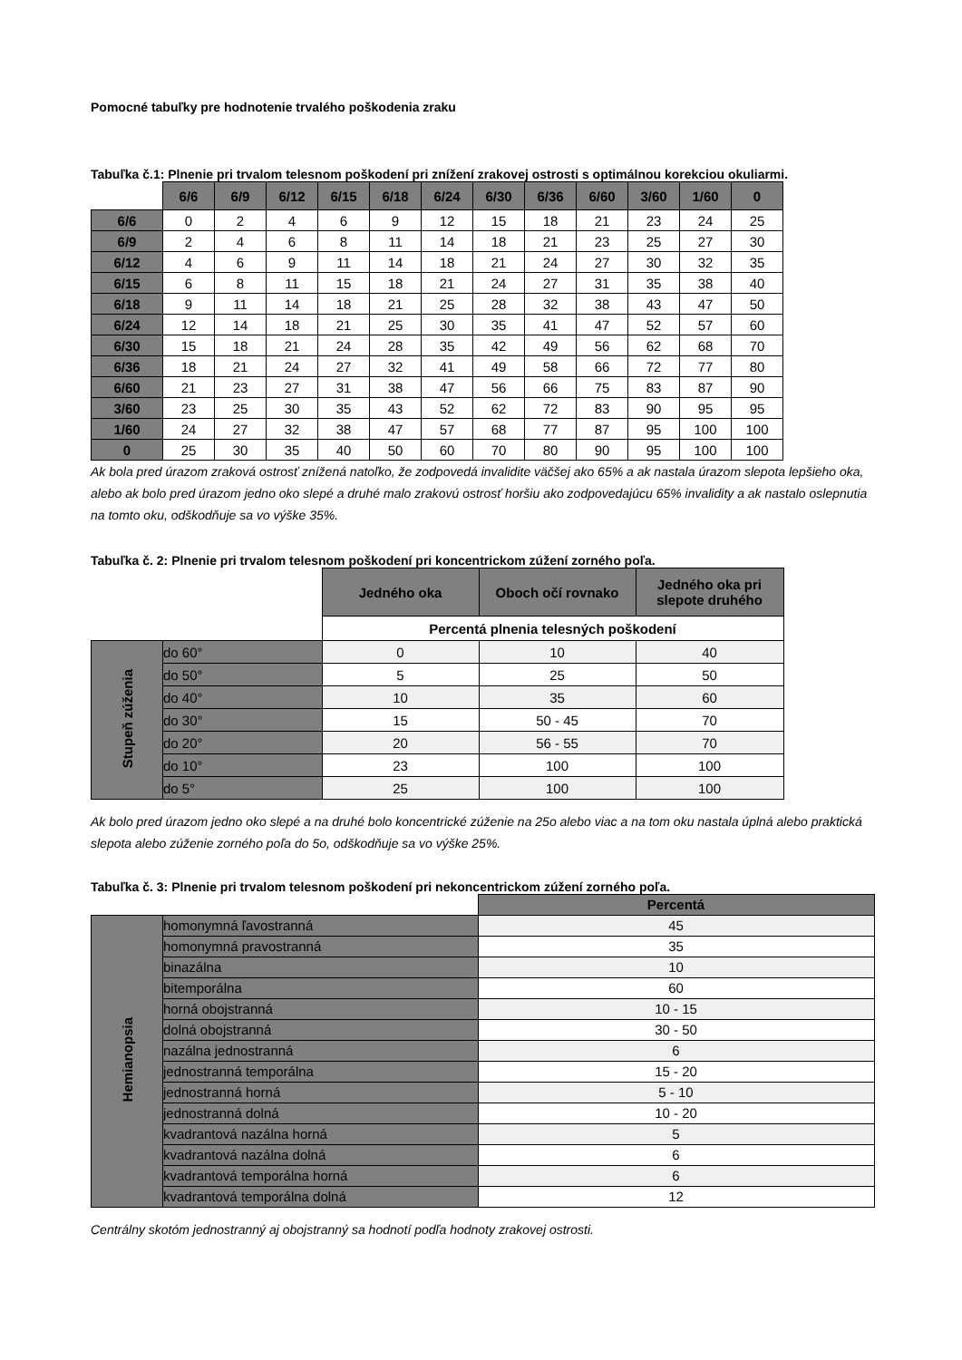Pomocné tabuľky pre hodnotenie trvalého poškodenia zraku
Tabuľka č.1: Plnenie pri trvalom telesnom poškodení pri znížení zrakovej ostrosti s optimálnou korekciou okuliarmi.
| | 6/6 | 6/9 | 6/12 | 6/15 | 6/18 | 6/24 | 6/30 | 6/36 | 6/60 | 3/60 | 1/60 | 0 |
| 6/6 | 0 | 2 | 4 | 6 | 9 | 12 | 15 | 18 | 21 | 23 | 24 | 25 |
| 6/9 | 2 | 4 | 6 | 8 | 11 | 14 | 18 | 21 | 23 | 25 | 27 | 30 |
| 6/12 | 4 | 6 | 9 | 11 | 14 | 18 | 21 | 24 | 27 | 30 | 32 | 35 |
| 6/15 | 6 | 8 | 11 | 15 | 18 | 21 | 24 | 27 | 31 | 35 | 38 | 40 |
| 6/18 | 9 | 11 | 14 | 18 | 21 | 25 | 28 | 32 | 38 | 43 | 47 | 50 |
| 6/24 | 12 | 14 | 18 | 21 | 25 | 30 | 35 | 41 | 47 | 52 | 57 | 60 |
| 6/30 | 15 | 18 | 21 | 24 | 28 | 35 | 42 | 49 | 56 | 62 | 68 | 70 |
| 6/36 | 18 | 21 | 24 | 27 | 32 | 41 | 49 | 58 | 66 | 72 | 77 | 80 |
| 6/60 | 21 | 23 | 27 | 31 | 38 | 47 | 56 | 66 | 75 | 83 | 87 | 90 |
| 3/60 | 23 | 25 | 30 | 35 | 43 | 52 | 62 | 72 | 83 | 90 | 95 | 95 |
| 1/60 | 24 | 27 | 32 | 38 | 47 | 57 | 68 | 77 | 87 | 95 | 100 | 100 |
| 0 | 25 | 30 | 35 | 40 | 50 | 60 | 70 | 80 | 90 | 95 | 100 | 100 |
Ak bola pred úrazom zraková ostrosť znížená natoľko, že zodpovedá invalidite väčšej ako 65% a ak nastala úrazom slepota lepšieho oka, alebo ak bolo pred úrazom jedno oko slepé a druhé malo zrakovú ostrosť horšiu ako zodpovedajúcu 65% invalidity a ak nastalo oslepnutia na tomto oku, odškodňuje sa vo výške 35%.
Tabuľka č. 2: Plnenie pri trvalom telesnom poškodení pri koncentrickom zúžení zorného poľa.
| | | Jedného oka | Oboch očí rovnako | Jedného oka pri slepote druhého |
| | | Percentá plnenia telesných poškodení | | |
| Stupeň zúženia | do 60° | 0 | 10 | 40 |
| | do 50° | 5 | 25 | 50 |
| | do 40° | 10 | 35 | 60 |
| | do 30° | 15 | 50 - 45 | 70 |
| | do 20° | 20 | 56 - 55 | 70 |
| | do 10° | 23 | 100 | 100 |
| | do 5° | 25 | 100 | 100 |
Ak bolo pred úrazom jedno oko slepé a na druhé bolo koncentrické zúženie na 25o alebo viac a na tom oku nastala úplná alebo praktická slepota alebo zúženie zorného poľa do 5o, odškodňuje sa vo výške 25%.
Tabuľka č. 3: Plnenie pri trvalom telesnom poškodení pri nekoncentrickom zúžení zorného poľa.
| | | Percentá |
| Hemianopsia | homonymná ľavostranná | 45 |
| | homonymná pravostranná | 35 |
| | binazálna | 10 |
| | bitemporálna | 60 |
| | horná obojstranná | 10 - 15 |
| | dolná obojstranná | 30 - 50 |
| | nazálna jednostranná | 6 |
| | jednostranná temporálna | 15 - 20 |
| | jednostranná horná | 5 - 10 |
| | jednostranná dolná | 10 - 20 |
| | kvadrantová nazálna horná | 5 |
| | kvadrantová nazálna dolná | 6 |
| | kvadrantová temporálna horná | 6 |
| | kvadrantová temporálna dolná | 12 |
Centrálny skotóm jednostranný aj obojstranný sa hodnotí podľa hodnoty zrakovej ostrosti.